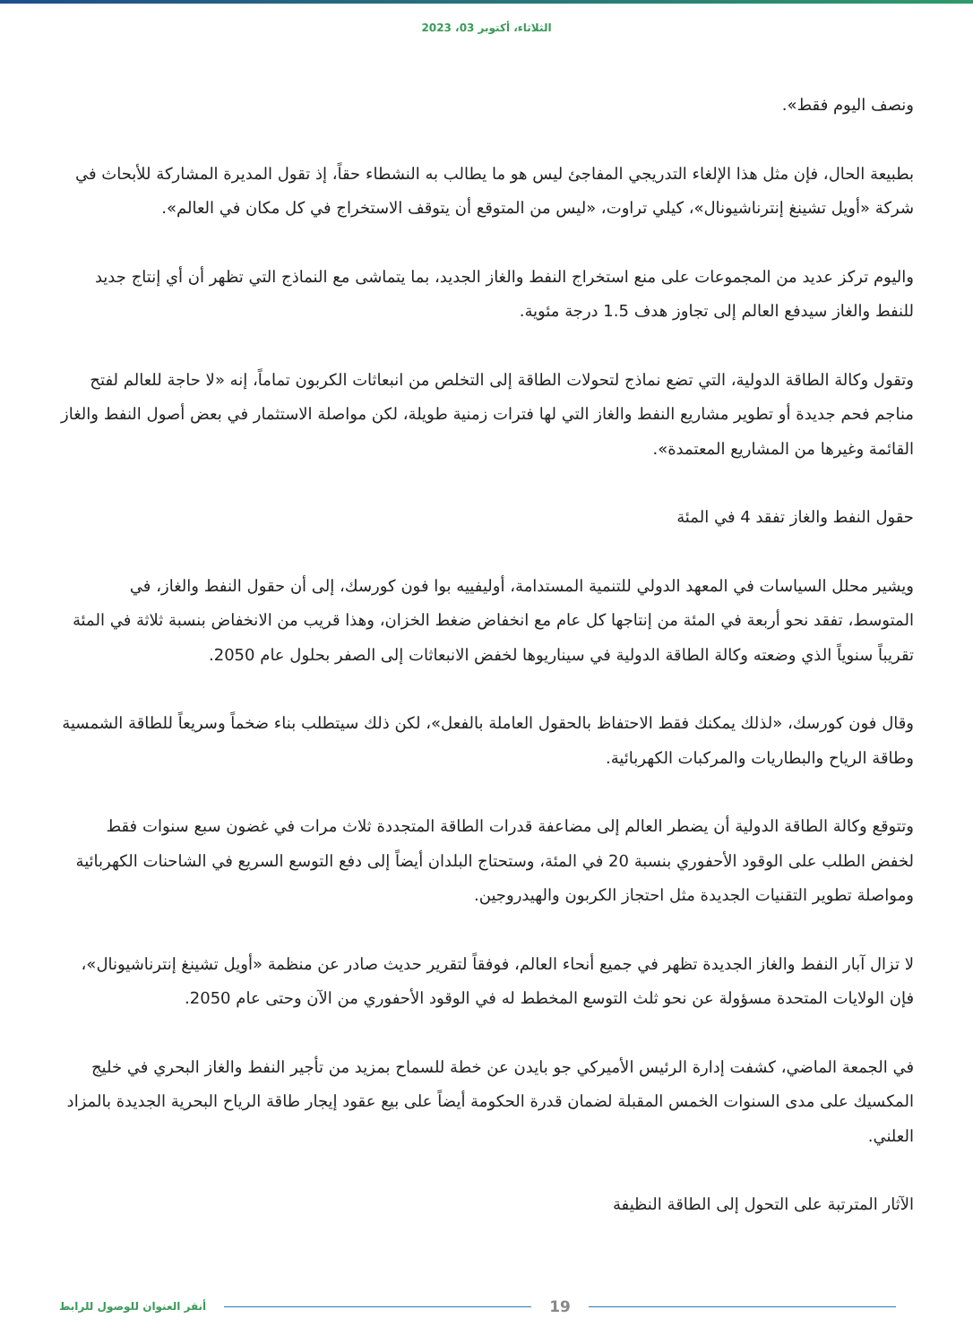الثلاثاء، أكتوبر 03، 2023
ونصف اليوم فقط».
بطبيعة الحال، فإن مثل هذا الإلغاء التدريجي المفاجئ ليس هو ما يطالب به النشطاء حقاً، إذ تقول المديرة المشاركة للأبحاث في شركة «أويل تشينغ إنترناشيونال»، كيلي تراوت، «ليس من المتوقع أن يتوقف الاستخراج في كل مكان في العالم».
واليوم تركز عديد من المجموعات على منع استخراج النفط والغاز الجديد، بما يتماشى مع النماذج التي تظهر أن أي إنتاج جديد للنفط والغاز سيدفع العالم إلى تجاوز هدف 1.5 درجة مئوية.
وتقول وكالة الطاقة الدولية، التي تضع نماذج لتحولات الطاقة إلى التخلص من انبعاثات الكربون تماماً، إنه «لا حاجة للعالم لفتح مناجم فحم جديدة أو تطوير مشاريع النفط والغاز التي لها فترات زمنية طويلة، لكن مواصلة الاستثمار في بعض أصول النفط والغاز القائمة وغيرها من المشاريع المعتمدة».
حقول النفط والغاز تفقد 4 في المئة
ويشير محلل السياسات في المعهد الدولي للتنمية المستدامة، أوليفييه بوا فون كورسك، إلى أن حقول النفط والغاز، في المتوسط، تفقد نحو أربعة في المئة من إنتاجها كل عام مع انخفاض ضغط الخزان، وهذا قريب من الانخفاض بنسبة ثلاثة في المئة تقريباً سنوياً الذي وضعته وكالة الطاقة الدولية في سيناريوها لخفض الانبعاثات إلى الصفر بحلول عام 2050.
وقال فون كورسك، «لذلك يمكنك فقط الاحتفاظ بالحقول العاملة بالفعل»، لكن ذلك سيتطلب بناء ضخماً وسريعاً للطاقة الشمسية وطاقة الرياح والبطاريات والمركبات الكهربائية.
وتتوقع وكالة الطاقة الدولية أن يضطر العالم إلى مضاعفة قدرات الطاقة المتجددة ثلاث مرات في غضون سبع سنوات فقط لخفض الطلب على الوقود الأحفوري بنسبة 20 في المئة، وستحتاج البلدان أيضاً إلى دفع التوسع السريع في الشاحنات الكهربائية ومواصلة تطوير التقنيات الجديدة مثل احتجاز الكربون والهيدروجين.
لا تزال آبار النفط والغاز الجديدة تظهر في جميع أنحاء العالم، فوفقاً لتقرير حديث صادر عن منظمة «أويل تشينغ إنترناشيونال»، فإن الولايات المتحدة مسؤولة عن نحو ثلث التوسع المخطط له في الوقود الأحفوري من الآن وحتى عام 2050.
في الجمعة الماضي، كشفت إدارة الرئيس الأميركي جو بايدن عن خطة للسماح بمزيد من تأجير النفط والغاز البحري في خليج المكسيك على مدى السنوات الخمس المقبلة لضمان قدرة الحكومة أيضاً على بيع عقود إيجار طاقة الرياح البحرية الجديدة بالمزاد العلني.
الآثار المترتبة على التحول إلى الطاقة النظيفة
أنقر العنوان للوصول للرابط 19